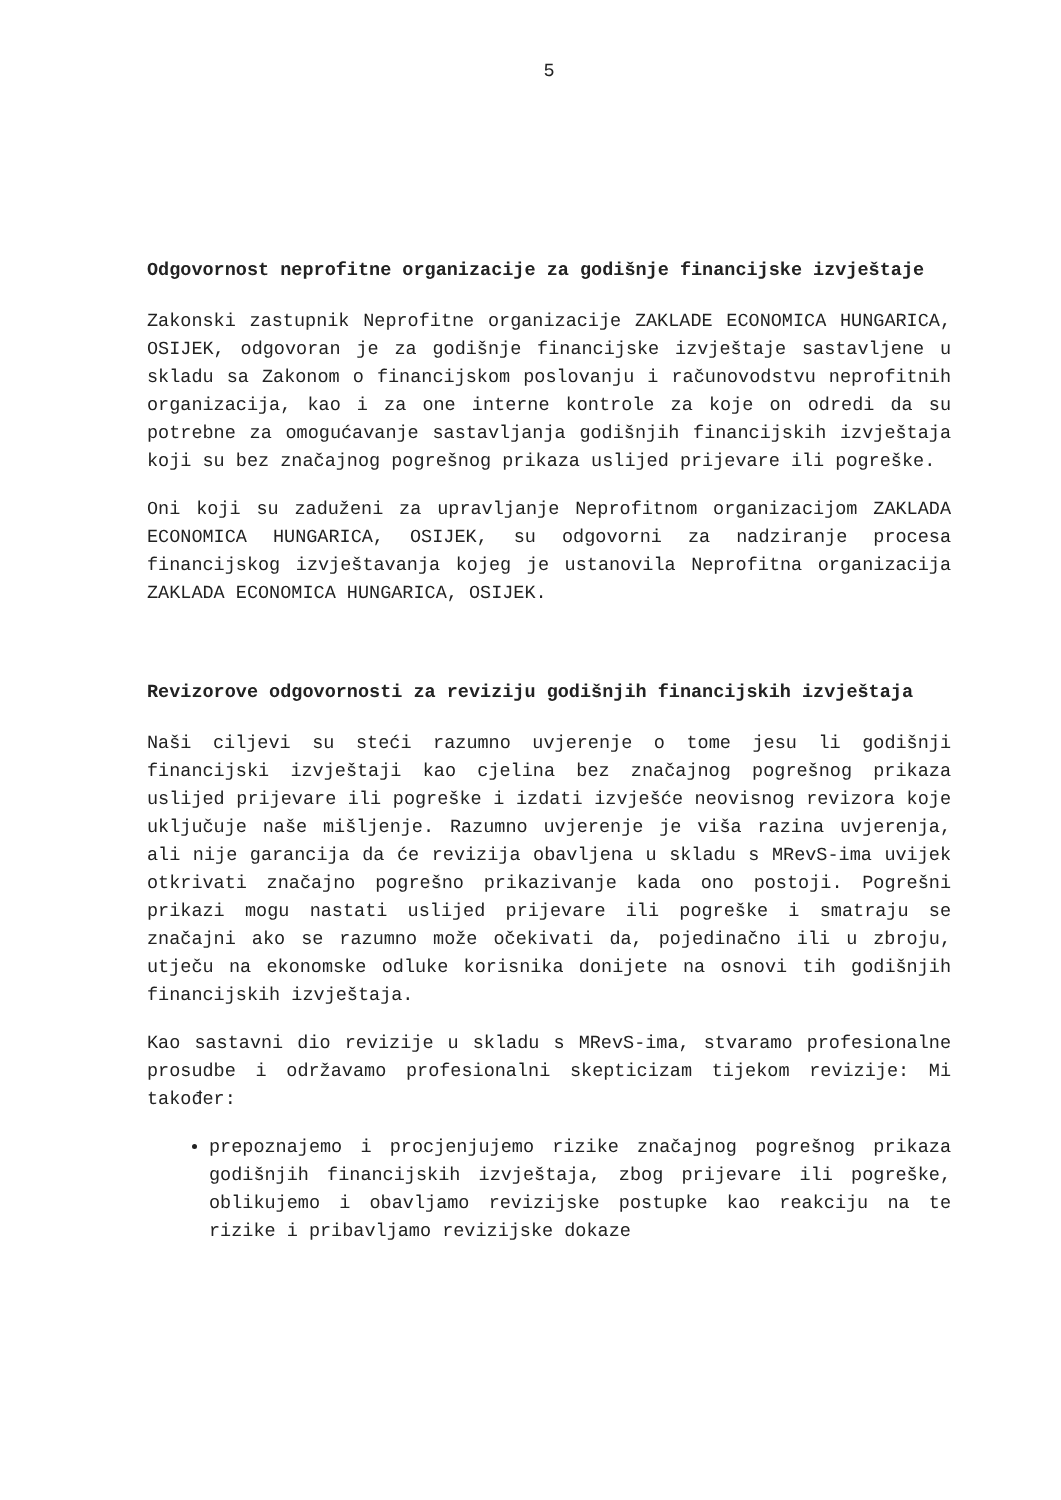5
Odgovornost neprofitne organizacije za godišnje financijske izvještaje
Zakonski zastupnik Neprofitne organizacije ZAKLADE ECONOMICA HUNGARICA, OSIJEK, odgovoran je za godišnje financijske izvještaje sastavljene u skladu sa Zakonom o financijskom poslovanju i računovodstvu neprofitnih organizacija, kao i za one interne kontrole za koje on odredi da su potrebne za omogućavanje sastavljanja godišnjih financijskih izvještaja koji su bez značajnog pogrešnog prikaza uslijed prijevare ili pogreške.
Oni koji su zaduženi za upravljanje Neprofitnom organizacijom ZAKLADA ECONOMICA HUNGARICA, OSIJEK, su odgovorni za nadziranje procesa financijskog izvještavanja kojeg je ustanovila Neprofitna organizacija ZAKLADA ECONOMICA HUNGARICA, OSIJEK.
Revizorove odgovornosti za reviziju godišnjih financijskih izvještaja
Naši ciljevi su steći razumno uvjerenje o tome jesu li godišnji financijski izvještaji kao cjelina bez značajnog pogrešnog prikaza uslijed prijevare ili pogreške i izdati izvješće neovisnog revizora koje uključuje naše mišljenje. Razumno uvjerenje je viša razina uvjerenja, ali nije garancija da će revizija obavljena u skladu s MRevS-ima uvijek otkrivati značajno pogrešno prikazivanje kada ono postoji. Pogrešni prikazi mogu nastati uslijed prijevare ili pogreške i smatraju se značajni ako se razumno može očekivati da, pojedinačno ili u zbroju, utječu na ekonomske odluke korisnika donijete na osnovi tih godišnjih financijskih izvještaja.
Kao sastavni dio revizije u skladu s MRevS-ima, stvaramo profesionalne prosudbe i održavamo profesionalni skepticizam tijekom revizije: Mi također:
prepoznajemo i procjenjujemo rizike značajnog pogrešnog prikaza godišnjih financijskih izvještaja, zbog prijevare ili pogreške, oblikujemo i obavljamo revizijske postupke kao reakciju na te rizike i pribavljamo revizijske dokaze